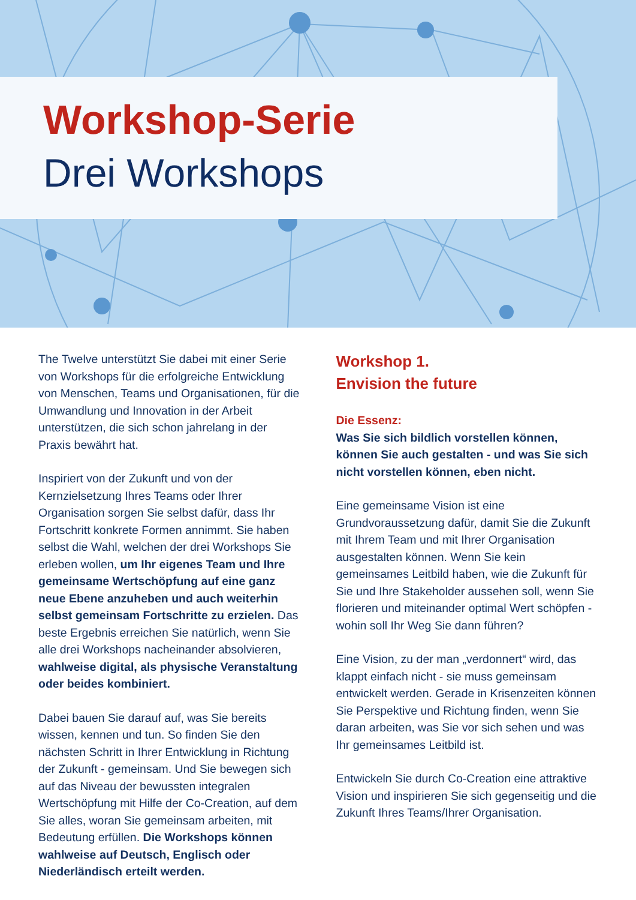Workshop-Serie
Drei Workshops
The Twelve unterstützt Sie dabei mit einer Serie von Workshops für die erfolgreiche Entwicklung von Menschen, Teams und Organisationen, für die Umwandlung und Innovation in der Arbeit unterstützen, die sich schon jahrelang in der Praxis bewährt hat.
Inspiriert von der Zukunft und von der Kernzielsetzung Ihres Teams oder Ihrer Organisation sorgen Sie selbst dafür, dass Ihr Fortschritt konkrete Formen annimmt. Sie haben selbst die Wahl, welchen der drei Workshops Sie erleben wollen, um Ihr eigenes Team und Ihre gemeinsame Wertschöpfung auf eine ganz neue Ebene anzuheben und auch weiterhin selbst gemeinsam Fortschritte zu erzielen. Das beste Ergebnis erreichen Sie natürlich, wenn Sie alle drei Workshops nacheinander absolvieren, wahlweise digital, als physische Veranstaltung oder beides kombiniert.
Dabei bauen Sie darauf auf, was Sie bereits wissen, kennen und tun. So finden Sie den nächsten Schritt in Ihrer Entwicklung in Richtung der Zukunft - gemeinsam. Und Sie bewegen sich auf das Niveau der bewussten integralen Wertschöpfung mit Hilfe der Co-Creation, auf dem Sie alles, woran Sie gemeinsam arbeiten, mit Bedeutung erfüllen. Die Workshops können wahlweise auf Deutsch, Englisch oder Niederländisch erteilt werden.
Workshop 1.
Envision the future
Die Essenz:
Was Sie sich bildlich vorstellen können, können Sie auch gestalten - und was Sie sich nicht vorstellen können, eben nicht.
Eine gemeinsame Vision ist eine Grundvoraussetzung dafür, damit Sie die Zukunft mit Ihrem Team und mit Ihrer Organisation ausgestalten können. Wenn Sie kein gemeinsames Leitbild haben, wie die Zukunft für Sie und Ihre Stakeholder aussehen soll, wenn Sie florieren und miteinander optimal Wert schöpfen - wohin soll Ihr Weg Sie dann führen?
Eine Vision, zu der man „verdonnert“ wird, das klappt einfach nicht - sie muss gemeinsam entwickelt werden. Gerade in Krisenzeiten können Sie Perspektive und Richtung finden, wenn Sie daran arbeiten, was Sie vor sich sehen und was Ihr gemeinsames Leitbild ist.
Entwickeln Sie durch Co-Creation eine attraktive Vision und inspirieren Sie sich gegenseitig und die Zukunft Ihres Teams/Ihrer Organisation.